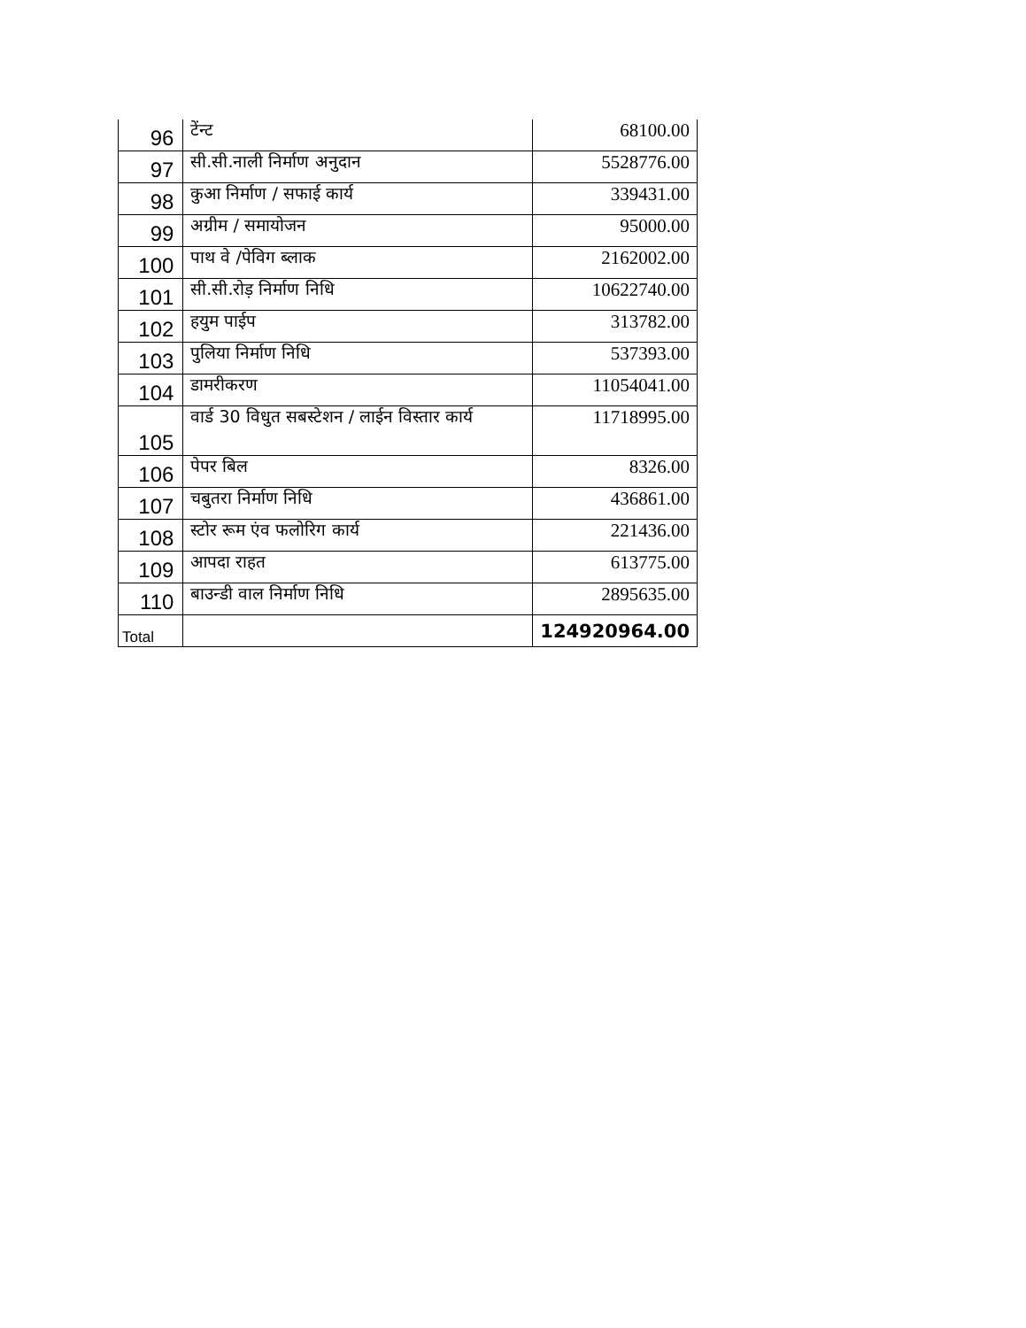| 96 | टेंन्ट | 68100.00 |
| 97 | सी.सी.नाली निर्माण अनुदान | 5528776.00 |
| 98 | कुआ निर्माण / सफाई कार्य | 339431.00 |
| 99 | अग्रीम / समायोजन | 95000.00 |
| 100 | पाथ वे /पेविग ब्लाक | 2162002.00 |
| 101 | सी.सी.रोड़ निर्माण निधि | 10622740.00 |
| 102 | हयुम पाईप | 313782.00 |
| 103 | पुलिया निर्माण निधि | 537393.00 |
| 104 | डामरीकरण | 11054041.00 |
| 105 | वार्ड 30 विधुत सबस्टेशन / लाईन विस्तार कार्य | 11718995.00 |
| 106 | पेपर बिल | 8326.00 |
| 107 | चबुतरा निर्माण निधि | 436861.00 |
| 108 | स्टोर रूम एंव फलोरिग कार्य | 221436.00 |
| 109 | आपदा राहत | 613775.00 |
| 110 | बाउन्डी वाल निर्माण निधि | 2895635.00 |
| Total | | 124920964.00 |